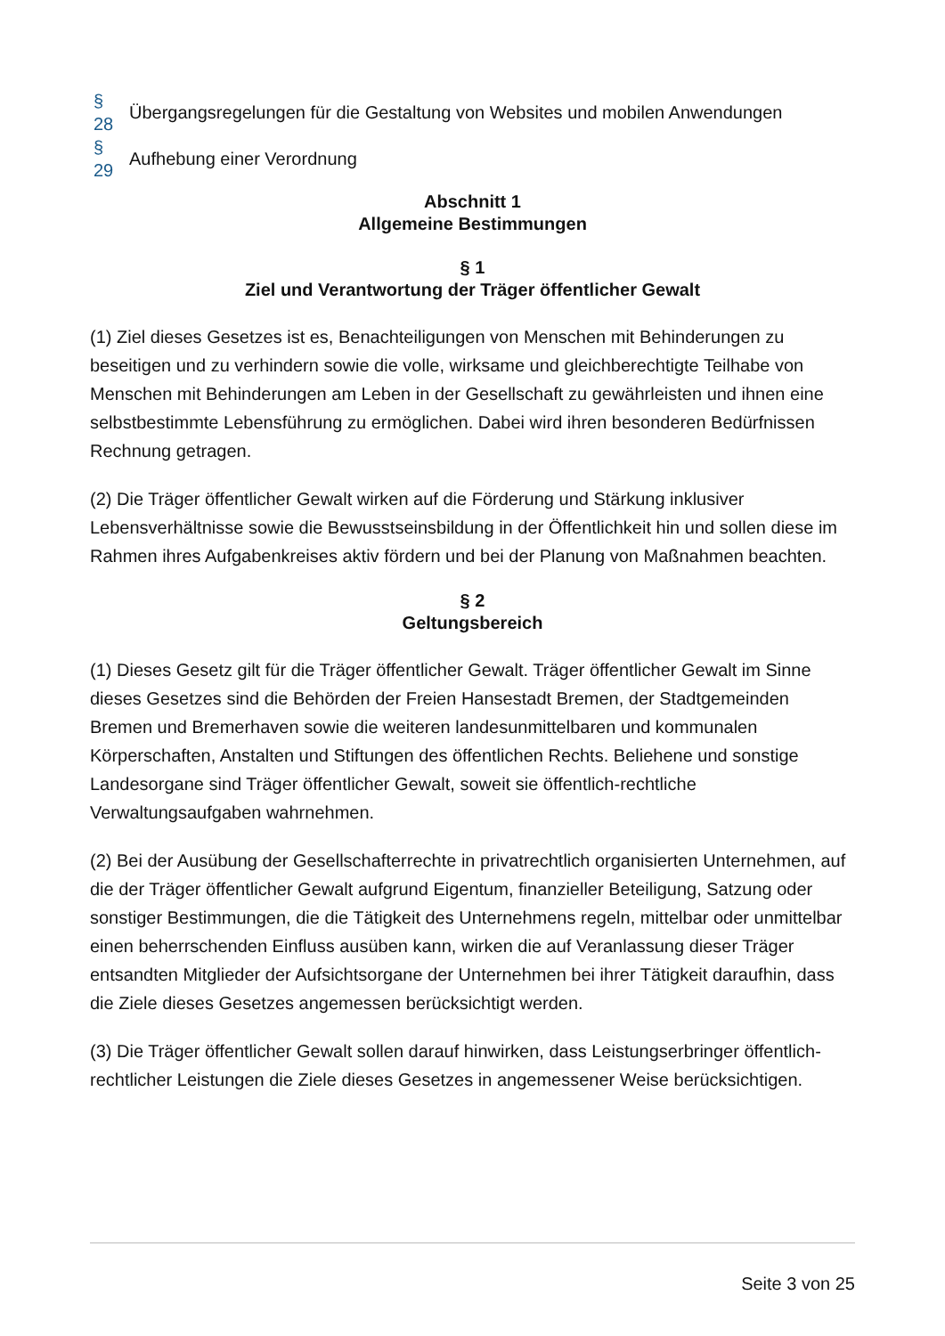| § 28 | Übergangsregelungen für die Gestaltung von Websites und mobilen Anwendungen |
| § 29 | Aufhebung einer Verordnung |
Abschnitt 1
Allgemeine Bestimmungen
§ 1
Ziel und Verantwortung der Träger öffentlicher Gewalt
(1) Ziel dieses Gesetzes ist es, Benachteiligungen von Menschen mit Behinderungen zu beseitigen und zu verhindern sowie die volle, wirksame und gleichberechtigte Teilhabe von Menschen mit Behinderungen am Leben in der Gesellschaft zu gewährleisten und ihnen eine selbstbestimmte Lebensführung zu ermöglichen. Dabei wird ihren besonderen Bedürfnissen Rechnung getragen.
(2) Die Träger öffentlicher Gewalt wirken auf die Förderung und Stärkung inklusiver Lebensverhältnisse sowie die Bewusstseinsbildung in der Öffentlichkeit hin und sollen diese im Rahmen ihres Aufgabenkreises aktiv fördern und bei der Planung von Maßnahmen beachten.
§ 2
Geltungsbereich
(1) Dieses Gesetz gilt für die Träger öffentlicher Gewalt. Träger öffentlicher Gewalt im Sinne dieses Gesetzes sind die Behörden der Freien Hansestadt Bremen, der Stadtgemeinden Bremen und Bremerhaven sowie die weiteren landesunmittelbaren und kommunalen Körperschaften, Anstalten und Stiftungen des öffentlichen Rechts. Beliehene und sonstige Landesorgane sind Träger öffentlicher Gewalt, soweit sie öffentlich-rechtliche Verwaltungsaufgaben wahrnehmen.
(2) Bei der Ausübung der Gesellschafterrechte in privatrechtlich organisierten Unternehmen, auf die der Träger öffentlicher Gewalt aufgrund Eigentum, finanzieller Beteiligung, Satzung oder sonstiger Bestimmungen, die die Tätigkeit des Unternehmens regeln, mittelbar oder unmittelbar einen beherrschenden Einfluss ausüben kann, wirken die auf Veranlassung dieser Träger entsandten Mitglieder der Aufsichtsorgane der Unternehmen bei ihrer Tätigkeit daraufhin, dass die Ziele dieses Gesetzes angemessen berücksichtigt werden.
(3) Die Träger öffentlicher Gewalt sollen darauf hinwirken, dass Leistungserbringer öffentlich-rechtlicher Leistungen die Ziele dieses Gesetzes in angemessener Weise berücksichtigen.
Seite 3 von 25